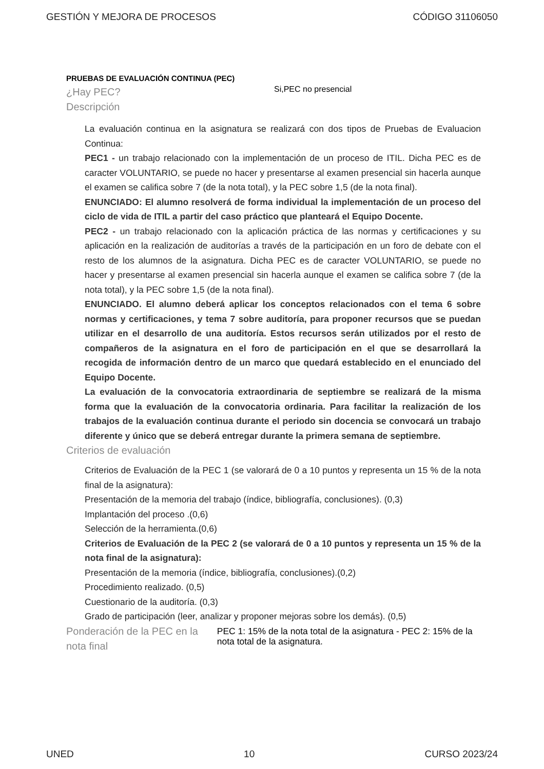GESTIÓN Y MEJORA DE PROCESOS CÓDIGO 31106050
PRUEBAS DE EVALUACIÓN CONTINUA (PEC)
¿Hay PEC?
Si,PEC no presencial
Descripción
La evaluación continua en la asignatura se realizará con dos tipos de Pruebas de Evaluacion Continua:
PEC1 - un trabajo relacionado con la implementación de un proceso de ITIL. Dicha PEC es de caracter VOLUNTARIO, se puede no hacer y presentarse al examen presencial sin hacerla aunque el examen se califica sobre 7 (de la nota total), y la PEC sobre 1,5 (de la nota final).
ENUNCIADO: El alumno resolverá de forma individual la implementación de un proceso del ciclo de vida de ITIL a partir del caso práctico que planteará el Equipo Docente.
PEC2 - un trabajo relacionado con la aplicación práctica de las normas y certificaciones y su aplicación en la realización de auditorías a través de la participación en un foro de debate con el resto de los alumnos de la asignatura. Dicha PEC es de caracter VOLUNTARIO, se puede no hacer y presentarse al examen presencial sin hacerla aunque el examen se califica sobre 7 (de la nota total), y la PEC sobre 1,5 (de la nota final).
ENUNCIADO. El alumno deberá aplicar los conceptos relacionados con el tema 6 sobre normas y certificaciones, y tema 7 sobre auditoría, para proponer recursos que se puedan utilizar en el desarrollo de una auditoría. Estos recursos serán utilizados por el resto de compañeros de la asignatura en el foro de participación en el que se desarrollará la recogida de información dentro de un marco que quedará establecido en el enunciado del Equipo Docente.
La evaluación de la convocatoria extraordinaria de septiembre se realizará de la misma forma que la evaluación de la convocatoria ordinaria. Para facilitar la realización de los trabajos de la evaluación continua durante el periodo sin docencia se convocará un trabajo diferente y único que se deberá entregar durante la primera semana de septiembre.
Criterios de evaluación
Criterios de Evaluación de la PEC 1 (se valorará de 0 a 10 puntos y representa un 15 % de la nota final de la asignatura):
Presentación de la memoria del trabajo (índice, bibliografía, conclusiones). (0,3)
Implantación del proceso .(0,6)
Selección de la herramienta.(0,6)
Criterios de Evaluación de la PEC 2 (se valorará de 0 a 10 puntos y representa un 15 % de la nota final de la asignatura):
Presentación de la memoria (índice, bibliografía, conclusiones).(0,2)
Procedimiento realizado. (0,5)
Cuestionario de la auditoría. (0,3)
Grado de participación (leer, analizar y proponer mejoras sobre los demás). (0,5)
Ponderación de la PEC en la nota final
PEC 1: 15% de la nota total de la asignatura - PEC 2: 15% de la nota total de la asignatura.
UNED 10 CURSO 2023/24